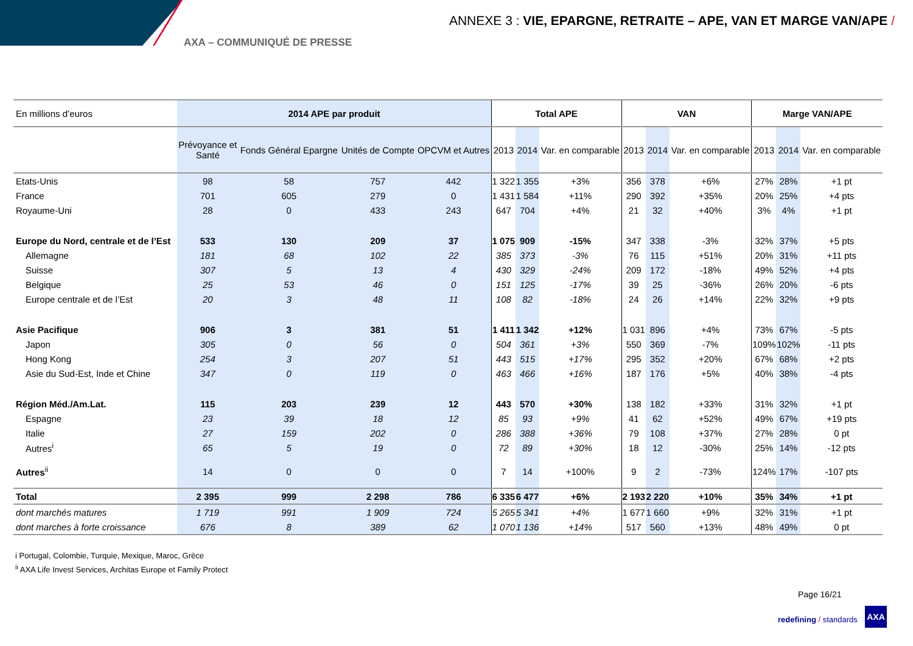ANNEXE 3 : VIE, EPARGNE, RETRAITE – APE, VAN ET MARGE VAN/APE /
AXA – COMMUNIQUÉ DE PRESSE
| En millions d’euros | 2014 APE par produit | | | | Total APE | | | VAN | | | Marge VAN/APE | | |
| | Prévoyance et Santé | Fonds Général Epargne | Unités de Compte | OPCVM et Autres | 2013 | 2014 | Var. en comparable | 2013 | 2014 | Var. en comparable | 2013 | 2014 | Var. en comparable |
| Etats-Unis | 98 | 58 | 757 | 442 | 1 322 | 1 355 | +3% | 356 | 378 | +6% | 27% | 28% | +1 pt |
| France | 701 | 605 | 279 | 0 | 1 431 | 1 584 | +11% | 290 | 392 | +35% | 20% | 25% | +4 pts |
| Royaume-Uni | 28 | 0 | 433 | 243 | 647 | 704 | +4% | 21 | 32 | +40% | 3% | 4% | +1 pt |
| Europe du Nord, centrale et de l’Est | 533 | 130 | 209 | 37 | 1 075 | 909 | -15% | 347 | 338 | -3% | 32% | 37% | +5 pts |
| Allemagne | 181 | 68 | 102 | 22 | 385 | 373 | -3% | 76 | 115 | +51% | 20% | 31% | +11 pts |
| Suisse | 307 | 5 | 13 | 4 | 430 | 329 | -24% | 209 | 172 | -18% | 49% | 52% | +4 pts |
| Belgique | 25 | 53 | 46 | 0 | 151 | 125 | -17% | 39 | 25 | -36% | 26% | 20% | -6 pts |
| Europe centrale et de l’Est | 20 | 3 | 48 | 11 | 108 | 82 | -18% | 24 | 26 | +14% | 22% | 32% | +9 pts |
| Asie Pacifique | 906 | 3 | 381 | 51 | 1 411 | 1 342 | +12% | 1 031 | 896 | +4% | 73% | 67% | -5 pts |
| Japon | 305 | 0 | 56 | 0 | 504 | 361 | +3% | 550 | 369 | -7% | 109% | 102% | -11 pts |
| Hong Kong | 254 | 3 | 207 | 51 | 443 | 515 | +17% | 295 | 352 | +20% | 67% | 68% | +2 pts |
| Asie du Sud-Est, Inde et Chine | 347 | 0 | 119 | 0 | 463 | 466 | +16% | 187 | 176 | +5% | 40% | 38% | -4 pts |
| Région Méd./Am.Lat. | 115 | 203 | 239 | 12 | 443 | 570 | +30% | 138 | 182 | +33% | 31% | 32% | +1 pt |
| Espagne | 23 | 39 | 18 | 12 | 85 | 93 | +9% | 41 | 62 | +52% | 49% | 67% | +19 pts |
| Italie | 27 | 159 | 202 | 0 | 286 | 388 | +36% | 79 | 108 | +37% | 27% | 28% | 0 pt |
| Autres<sup>i</sup> | 65 | 5 | 19 | 0 | 72 | 89 | +30% | 18 | 12 | -30% | 25% | 14% | -12 pts |
| Autres<sup>ii</sup> | 14 | 0 | 0 | 0 | 7 | 14 | +100% | 9 | 2 | -73% | 124% | 17% | -107 pts |
| Total | 2 395 | 999 | 2 298 | 786 | 6 335 | 6 477 | +6% | 2 193 | 2 220 | +10% | 35% | 34% | +1 pt |
| dont marchés matures | 1 719 | 991 | 1 909 | 724 | 5 265 | 5 341 | +4% | 1 677 | 1 660 | +9% | 32% | 31% | +1 pt |
| dont marches à forte croissance | 676 | 8 | 389 | 62 | 1 070 | 1 136 | +14% | 517 | 560 | +13% | 48% | 49% | 0 pt |
i Portugal, Colombie, Turquie, Mexique, Maroc, Grèce
<sup>ii</sup> AXA Life Invest Services, Architas Europe et Family Protect
Page 16/21
redefining / standards
AXA